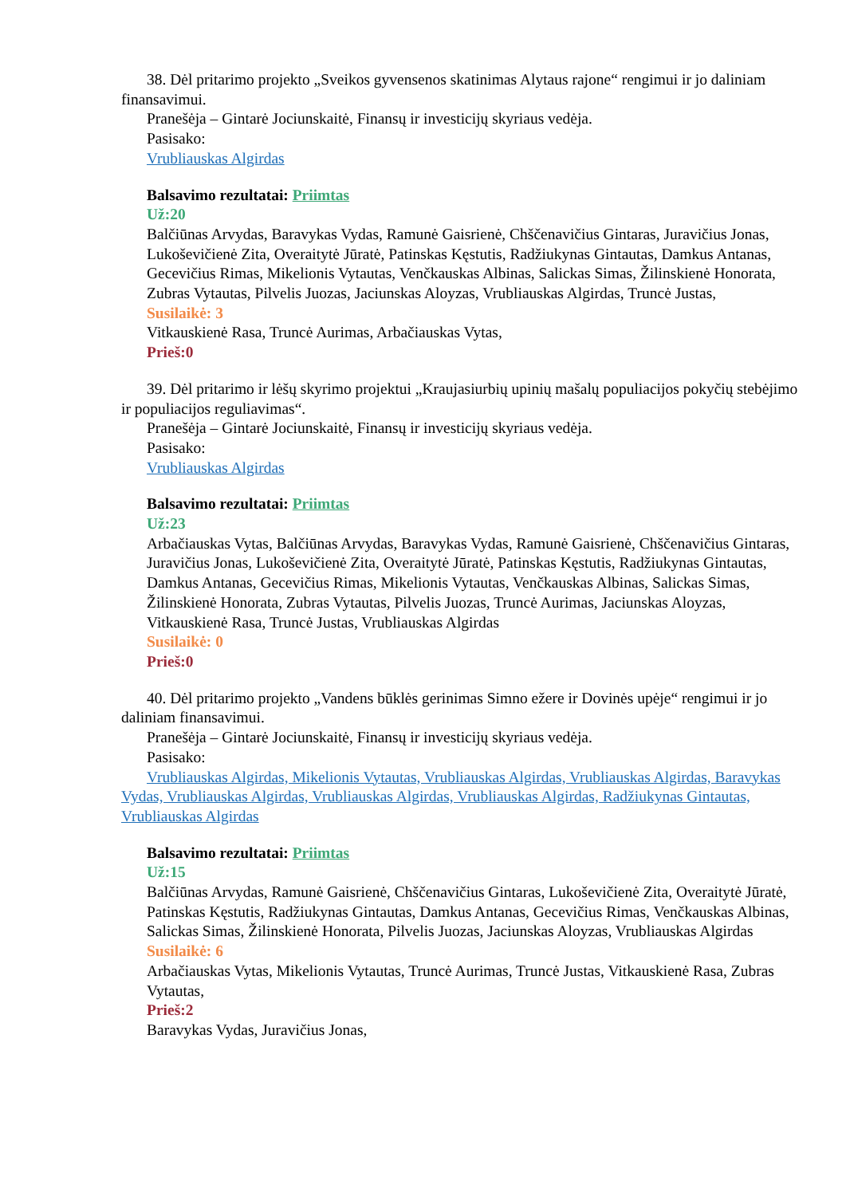38. Dėl pritarimo projekto „Sveikos gyvensenos skatinimas Alytaus rajone“ rengimui ir jo daliniam finansavimui.
Pranešėja – Gintarė Jociunskaitė, Finansų ir investicijų skyriaus vedėja.
Pasisako:
Vrubliauskas Algirdas
Balsavimo rezultatai: Priimtas
Už:20
Balčiūnas Arvydas, Baravykas Vydas, Ramunė Gaisrienė, Chščenavičius Gintaras, Juravičius Jonas, Lukoševičienė Zita, Overaitytė Jūratė, Patinskas Kęstutis, Radžiukynas Gintautas, Damkus Antanas, Gecevičius Rimas, Mikelionis Vytautas, Venčkauskas Albinas, Salickas Simas, Žilinskienė Honorata, Zubras Vytautas, Pilvelis Juozas, Jaciunskas Aloyzas, Vrubliauskas Algirdas, Truncė Justas,
Susilaikė: 3
Vitkauskienė Rasa, Truncė Aurimas, Arbačiauskas Vytas,
Prieš:0
39. Dėl pritarimo ir lėšų skyrimo projektui „Kraujasiurbių upinių mašalų populiacijos pokyčių stebėjimo ir populiacijos reguliavimas“.
Pranešėja – Gintarė Jociunskaitė, Finansų ir investicijų skyriaus vedėja.
Pasisako:
Vrubliauskas Algirdas
Balsavimo rezultatai: Priimtas
Už:23
Arbačiauskas Vytas, Balčiūnas Arvydas, Baravykas Vydas, Ramunė Gaisrienė, Chščenavičius Gintaras, Juravičius Jonas, Lukoševičienė Zita, Overaitytė Jūratė, Patinskas Kęstutis, Radžiukynas Gintautas, Damkus Antanas, Gecevičius Rimas, Mikelionis Vytautas, Venčkauskas Albinas, Salickas Simas, Žilinskienė Honorata, Zubras Vytautas, Pilvelis Juozas, Truncė Aurimas, Jaciunskas Aloyzas, Vitkauskienė Rasa, Truncė Justas, Vrubliauskas Algirdas
Susilaikė: 0
Prieš:0
40. Dėl pritarimo projekto „Vandens būklės gerinimas Simno ežere ir Dovinės upėje“ rengimui ir jo daliniam finansavimui.
Pranešėja – Gintarė Jociunskaitė, Finansų ir investicijų skyriaus vedėja.
Pasisako:
Vrubliauskas Algirdas, Mikelionis Vytautas, Vrubliauskas Algirdas, Vrubliauskas Algirdas, Baravykas Vydas, Vrubliauskas Algirdas, Vrubliauskas Algirdas, Vrubliauskas Algirdas, Radžiukynas Gintautas, Vrubliauskas Algirdas
Balsavimo rezultatai: Priimtas
Už:15
Balčiūnas Arvydas, Ramunė Gaisrienė, Chščenavičius Gintaras, Lukoševičienė Zita, Overaitytė Jūratė, Patinskas Kęstutis, Radžiukynas Gintautas, Damkus Antanas, Gecevičius Rimas, Venčkauskas Albinas, Salickas Simas, Žilinskienė Honorata, Pilvelis Juozas, Jaciunskas Aloyzas, Vrubliauskas Algirdas
Susilaikė: 6
Arbačiauskas Vytas, Mikelionis Vytautas, Truncė Aurimas, Truncė Justas, Vitkauskienė Rasa, Zubras Vytautas,
Prieš:2
Baravykas Vydas, Juravičius Jonas,